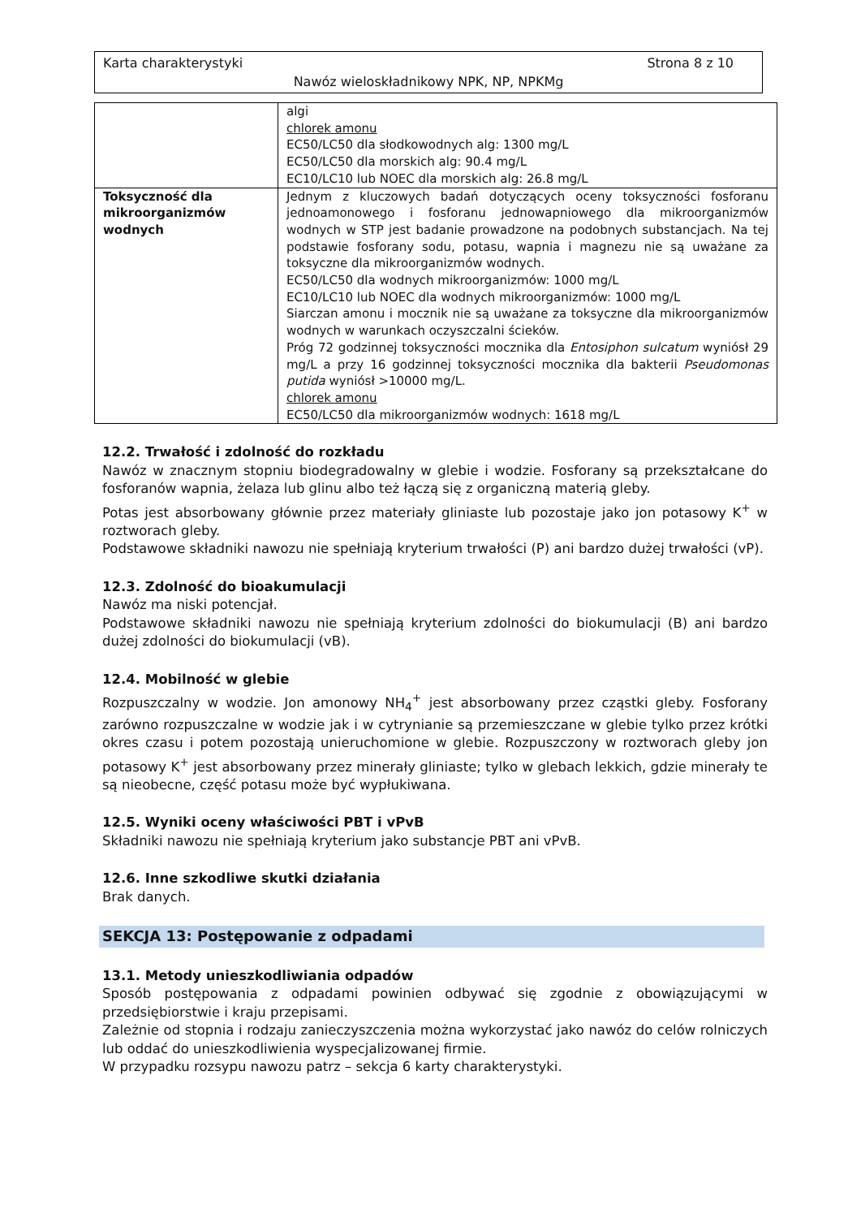Karta charakterystyki Strona 8 z 10
Nawóz wieloskładnikowy NPK, NP, NPKMg
| | algi chlorek amonu EC50/LC50 dla słodkowodnych alg: 1300 mg/L EC50/LC50 dla morskich alg: 90.4 mg/L EC10/LC10 lub NOEC dla morskich alg: 26.8 mg/L |
| Toksyczność dla mikroorganizmów wodnych | Jednym z kluczowych badań dotyczących oceny toksyczności fosforanu jednoamonowego i fosforanu jednowapniowego dla mikroorganizmów wodnych w STP jest badanie prowadzone na podobnych substancjach. Na tej podstawie fosforany sodu, potasu, wapnia i magnezu nie są uważane za toksyczne dla mikroorganizmów wodnych. EC50/LC50 dla wodnych mikroorganizmów: 1000 mg/L EC10/LC10 lub NOEC dla wodnych mikroorganizmów: 1000 mg/L Siarczan amonu i mocznik nie są uważane za toksyczne dla mikroorganizmów wodnych w warunkach oczyszczalni ścieków. Próg 72 godzinnej toksyczności mocznika dla Entosiphon sulcatum wyniósł 29 mg/L a przy 16 godzinnej toksyczności mocznika dla bakterii Pseudomonas putida wyniósł >10000 mg/L. chlorek amonu EC50/LC50 dla mikroorganizmów wodnych: 1618 mg/L |
12.2. Trwałość i zdolność do rozkładu
Nawóz w znacznym stopniu biodegradowalny w glebie i wodzie. Fosforany są przekształcane do fosforanów wapnia, żelaza lub glinu albo też łączą się z organiczną materią gleby.
Potas jest absorbowany głównie przez materiały gliniaste lub pozostaje jako jon potasowy K<sup>+</sup> w roztworach gleby.
Podstawowe składniki nawozu nie spełniają kryterium trwałości (P) ani bardzo dużej trwałości (vP).
12.3. Zdolność do bioakumulacji
Nawóz ma niski potencjał.
Podstawowe składniki nawozu nie spełniają kryterium zdolności do biokumulacji (B) ani bardzo dużej zdolności do biokumulacji (vB).
12.4. Mobilność w glebie
Rozpuszczalny w wodzie. Jon amonowy NH<sub>4</sub><sup>+</sup> jest absorbowany przez cząstki gleby. Fosforany zarówno rozpuszczalne w wodzie jak i w cytrynianie są przemieszczane w glebie tylko przez krótki okres czasu i potem pozostają unieruchomione w glebie. Rozpuszczony w roztworach gleby jon potasowy K<sup>+</sup> jest absorbowany przez minerały gliniaste; tylko w glebach lekkich, gdzie minerały te są nieobecne, część potasu może być wypłukiwana.
12.5. Wyniki oceny właściwości PBT i vPvB
Składniki nawozu nie spełniają kryterium jako substancje PBT ani vPvB.
12.6. Inne szkodliwe skutki działania
Brak danych.
SEKCJA 13: Postępowanie z odpadami
13.1. Metody unieszkodliwiania odpadów
Sposób postępowania z odpadami powinien odbywać się zgodnie z obowiązującymi w przedsiębiorstwie i kraju przepisami.
Zależnie od stopnia i rodzaju zanieczyszczenia można wykorzystać jako nawóz do celów rolniczych lub oddać do unieszkodliwienia wyspecjalizowanej firmie.
W przypadku rozsypu nawozu patrz – sekcja 6 karty charakterystyki.